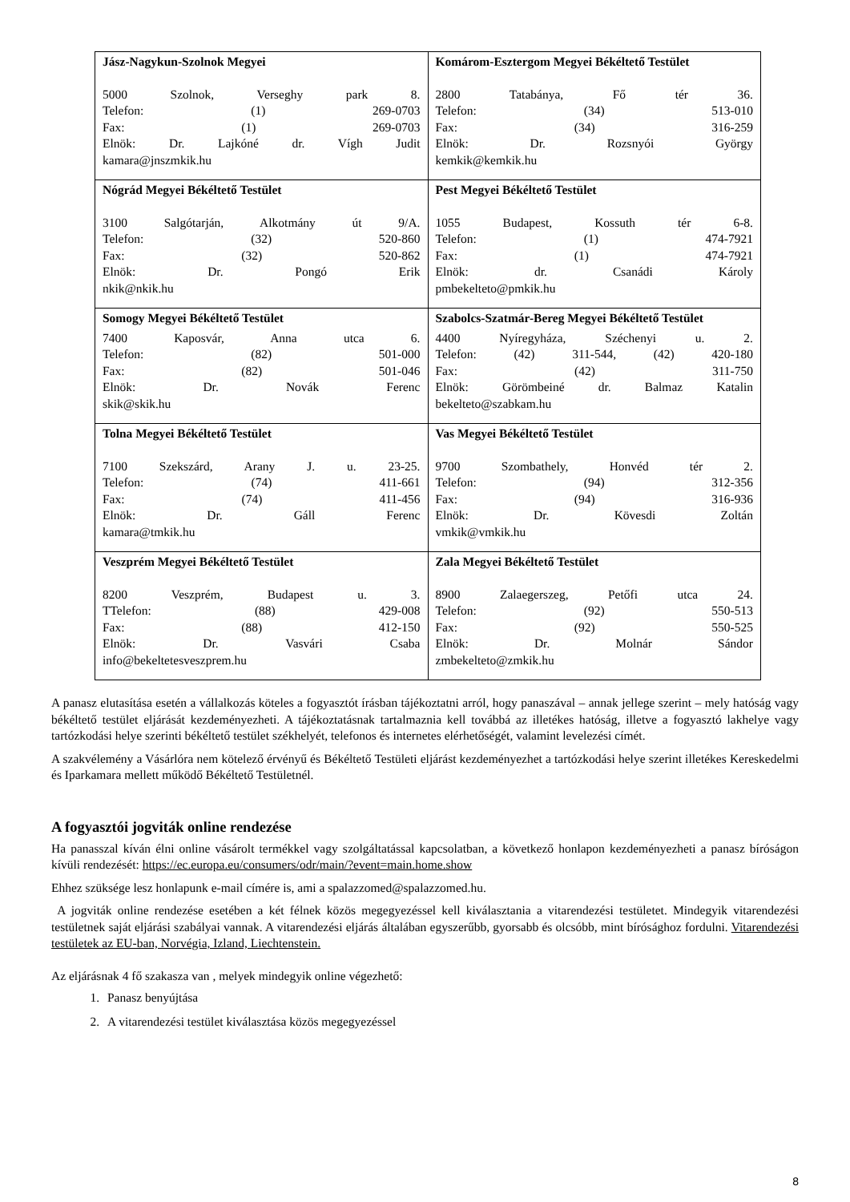| Jász-Nagykun-Szolnok Megyei 5000 Szolnok, Verseghy park 8. Telefon: (1) 269-0703 Fax: (1) 269-0703 Elnök: Dr. Lajkóné dr. Vígh Judit kamara@jnszmkik.hu | Komárom-Esztergom Megyei Békéltető Testület 2800 Tatabánya, Fő tér 36. Telefon: (34) 513-010 Fax: (34) 316-259 Elnök: Dr. Rozsnyói György kemkik@kemkik.hu |
| Nógrád Megyei Békéltető Testület 3100 Salgótarján, Alkotmány út 9/A. Telefon: (32) 520-860 Fax: (32) 520-862 Elnök: Dr. Pongó Erik nkik@nkik.hu | Pest Megyei Békéltető Testület 1055 Budapest, Kossuth tér 6-8. Telefon: (1) 474-7921 Fax: (1) 474-7921 Elnök: dr. Csanádi Károly pmbekelteto@pmkik.hu |
| Somogy Megyei Békéltető Testület 7400 Kaposvár, Anna utca 6. Telefon: (82) 501-000 Fax: (82) 501-046 Elnök: Dr. Novák Ferenc skik@skik.hu | Szabolcs-Szatmár-Bereg Megyei Békéltető Testület 4400 Nyíregyháza, Széchenyi u. 2. Telefon: (42) 311-544, (42) 420-180 Fax: (42) 311-750 Elnök: Görömbeiné dr. Balmaz Katalin bekelteto@szabkam.hu |
| Tolna Megyei Békéltető Testület 7100 Szekszárd, Arany J. u. 23-25. Telefon: (74) 411-661 Fax: (74) 411-456 Elnök: Dr. Gáll Ferenc kamara@tmkik.hu | Vas Megyei Békéltető Testület 9700 Szombathely, Honvéd tér 2. Telefon: (94) 312-356 Fax: (94) 316-936 Elnök: Dr. Kövesdi Zoltán vmkik@vmkik.hu |
| Veszprém Megyei Békéltető Testület 8200 Veszprém, Budapest u. 3. TTelefon: (88) 429-008 Fax: (88) 412-150 Elnök: Dr. Vasvári Csaba info@bekeltetesveszprem.hu | Zala Megyei Békéltető Testület 8900 Zalaegerszeg, Petőfi utca 24. Telefon: (92) 550-513 Fax: (92) 550-525 Elnök: Dr. Molnár Sándor zmbekelteto@zmkik.hu |
A panasz elutasítása esetén a vállalkozás köteles a fogyasztót írásban tájékoztatni arról, hogy panaszával – annak jellege szerint – mely hatóság vagy békéltető testület eljárását kezdeményezheti. A tájékoztatásnak tartalmaznia kell továbbá az illetékes hatóság, illetve a fogyasztó lakhelye vagy tartózkodási helye szerinti békéltető testület székhelyét, telefonos és internetes elérhetőségét, valamint levelezési címét.
A szakvélemény a Vásárlóra nem kötelező érvényű és Békéltető Testületi eljárást kezdeményezhet a tartózkodási helye szerint illetékes Kereskedelmi és Iparkamara mellett működő Békéltető Testületnél.
A fogyasztói jogviták online rendezése
Ha panasszal kíván élni online vásárolt termékkel vagy szolgáltatással kapcsolatban, a következő honlapon kezdeményezheti a panasz bíróságon kívüli rendezését: https://ec.europa.eu/consumers/odr/main/?event=main.home.show
Ehhez szüksége lesz honlapunk e-mail címére is, ami a spalazzomed@spalazzomed.hu.
A jogviták online rendezése esetében a két félnek közös megegyezéssel kell kiválasztania a vitarendezési testületet. Mindegyik vitarendezési testületnek saját eljárási szabályai vannak. A vitarendezési eljárás általában egyszerűbb, gyorsabb és olcsóbb, mint bírósághoz fordulni. Vitarendezési testületek az EU-ban, Norvégia, Izland, Liechtenstein.
Az eljárásnak 4 fő szakasza van , melyek mindegyik online végezhető:
1. Panasz benyújtása
2. A vitarendezési testület kiválasztása közös megegyezéssel
8